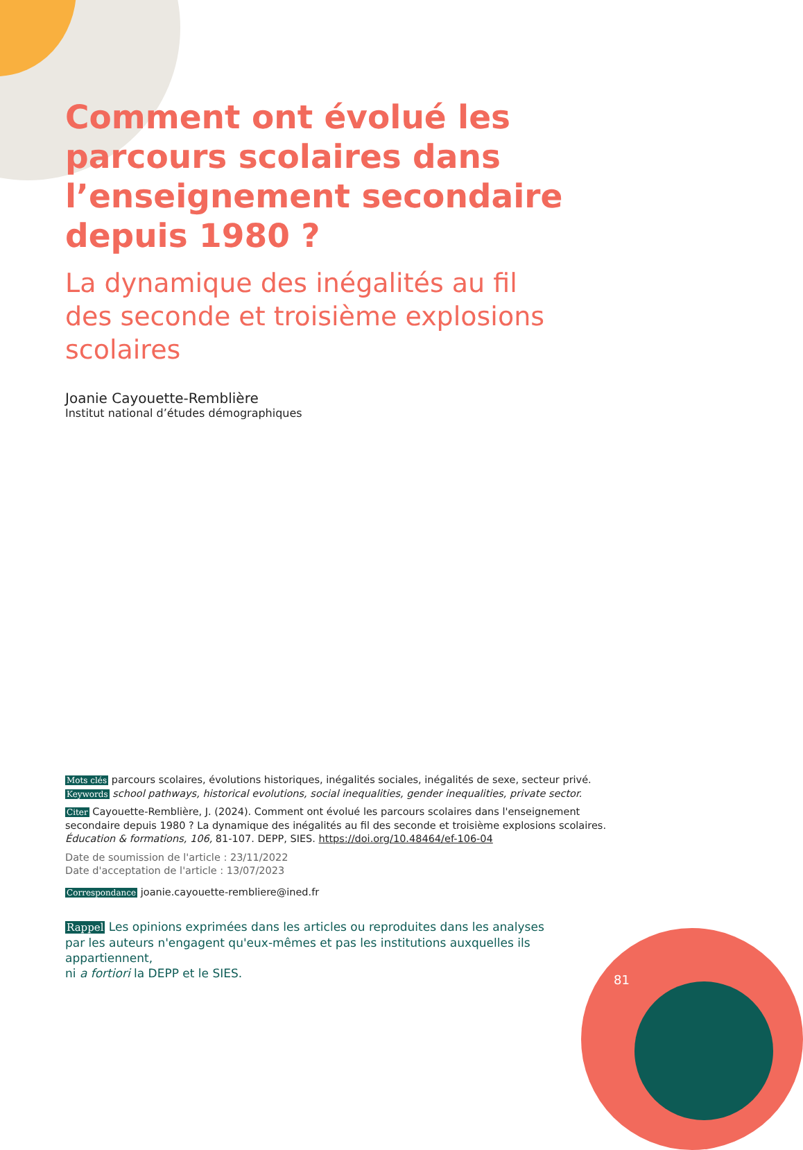Comment ont évolué les parcours scolaires dans l’enseignement secondaire depuis 1980 ?
La dynamique des inégalités au fil
des seconde et troisième explosions
scolaires
Joanie Cayouette-Remblière
Institut national d’études démographiques
Mots clés parcours scolaires, évolutions historiques, inégalités sociales, inégalités de sexe, secteur privé.
Keywords school pathways, historical evolutions, social inequalities, gender inequalities, private sector.
Citer Cayouette-Remblière, J. (2024). Comment ont évolué les parcours scolaires dans l'enseignement secondaire depuis 1980 ? La dynamique des inégalités au fil des seconde et troisième explosions scolaires. Éducation & formations, 106, 81-107. DEPP, SIES. https://doi.org/10.48464/ef-106-04
Date de soumission de l'article : 23/11/2022
Date d'acceptation de l'article : 13/07/2023
Correspondance joanie.cayouette-rembliere@ined.fr
Rappel Les opinions exprimées dans les articles ou reproduites dans les analyses
par les auteurs n'engagent qu'eux-mêmes et pas les institutions auxquelles ils appartiennent,
ni a fortiori la DEPP et le SIES.
81